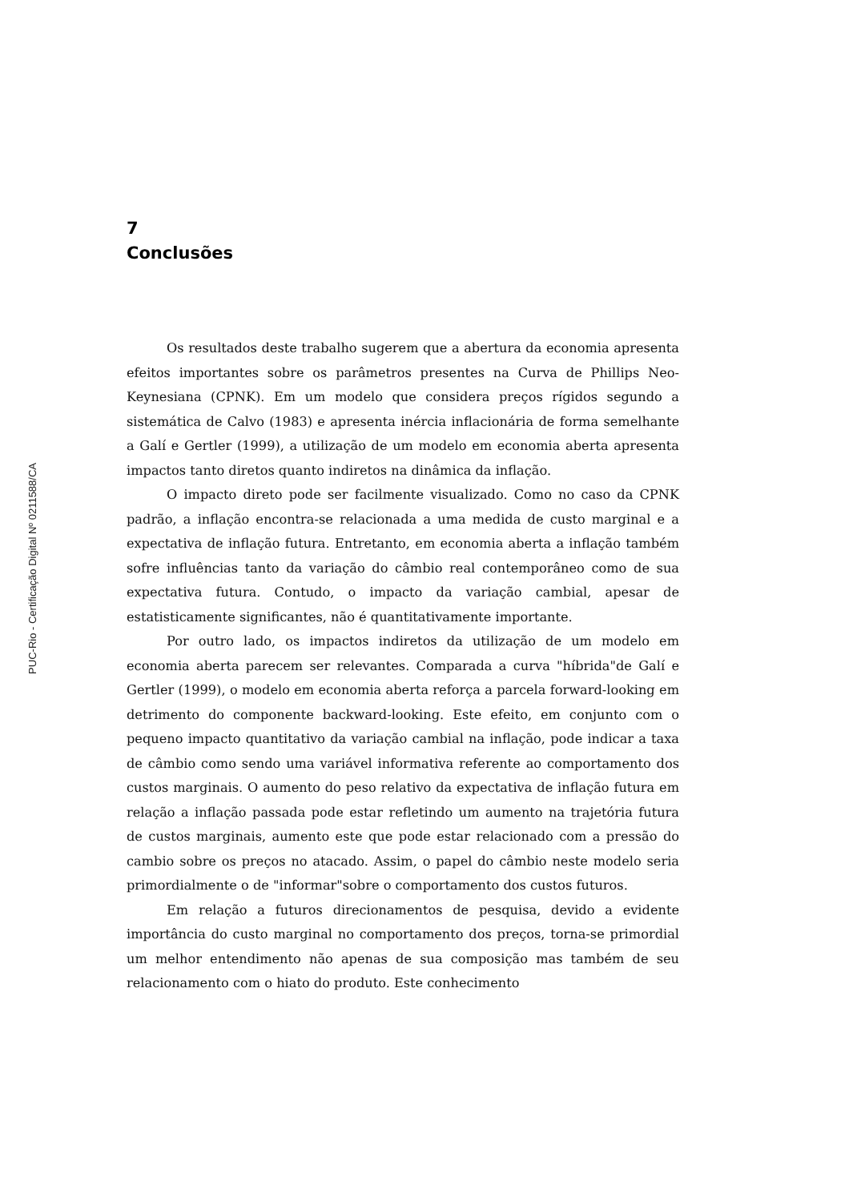PUC-Rio - Certificação Digital Nº 0211588/CA
7
Conclusões
Os resultados deste trabalho sugerem que a abertura da economia apresenta efeitos importantes sobre os parâmetros presentes na Curva de Phillips Neo-Keynesiana (CPNK). Em um modelo que considera preços rígidos segundo a sistemática de Calvo (1983) e apresenta inércia inflacionária de forma semelhante a Galí e Gertler (1999), a utilização de um modelo em economia aberta apresenta impactos tanto diretos quanto indiretos na dinâmica da inflação.
O impacto direto pode ser facilmente visualizado. Como no caso da CPNK padrão, a inflação encontra-se relacionada a uma medida de custo marginal e a expectativa de inflação futura. Entretanto, em economia aberta a inflação também sofre influências tanto da variação do câmbio real contemporâneo como de sua expectativa futura. Contudo, o impacto da variação cambial, apesar de estatisticamente significantes, não é quantitativamente importante.
Por outro lado, os impactos indiretos da utilização de um modelo em economia aberta parecem ser relevantes. Comparada a curva "híbrida"de Galí e Gertler (1999), o modelo em economia aberta reforça a parcela forward-looking em detrimento do componente backward-looking. Este efeito, em conjunto com o pequeno impacto quantitativo da variação cambial na inflação, pode indicar a taxa de câmbio como sendo uma variável informativa referente ao comportamento dos custos marginais. O aumento do peso relativo da expectativa de inflação futura em relação a inflação passada pode estar refletindo um aumento na trajetória futura de custos marginais, aumento este que pode estar relacionado com a pressão do cambio sobre os preços no atacado. Assim, o papel do câmbio neste modelo seria primordialmente o de "informar"sobre o comportamento dos custos futuros.
Em relação a futuros direcionamentos de pesquisa, devido a evidente importância do custo marginal no comportamento dos preços, torna-se primordial um melhor entendimento não apenas de sua composição mas também de seu relacionamento com o hiato do produto. Este conhecimento